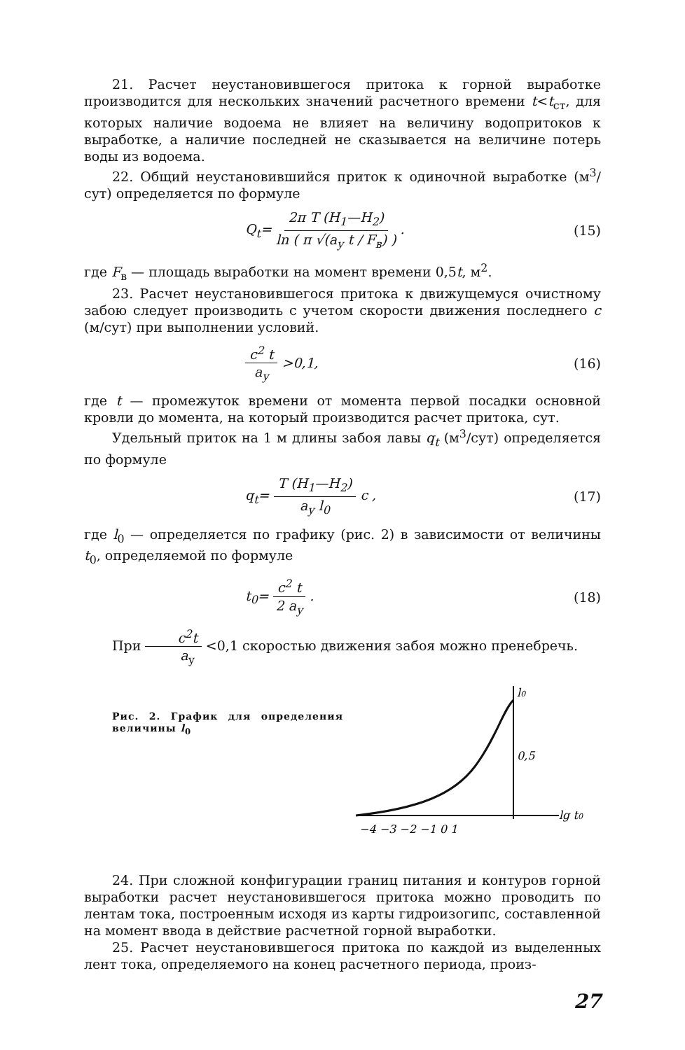21. Расчет неустановившегося притока к горной выработке производится для нескольких значений расчетного времени t<t<sub>ст</sub>, для которых наличие водоема не влияет на величину водопритоков к выработке, а наличие последней не сказывается на величине потерь воды из водоема.
22. Общий неустановившийся приток к одиночной выработке (м<sup>3</sup>/сут) определяется по формуле
Q<sub>t</sub>= 2π T (H<sub>1</sub>—H<sub>2</sub>) ln ( π √(a<sub>у</sub> t / F<sub>в</sub>) ) . (15)
где F<sub>в</sub> — площадь выработки на момент времени 0,5t, м<sup>2</sup>.
23. Расчет неустановившегося притока к движущемуся очистному забою следует производить с учетом скорости движения последнего c (м/сут) при выполнении условий.
c<sup>2</sup> t a<sub>у</sub> >0,1, (16)
где t — промежуток времени от момента первой посадки основной кровли до момента, на который производится расчет притока, сут.
Удельный приток на 1 м длины забоя лавы q<sub>t</sub> (м<sup>3</sup>/сут) определяется по формуле
q<sub>t</sub>= T (H<sub>1</sub>—H<sub>2</sub>) a<sub>у</sub> l<sub>0</sub> c , (17)
где l<sub>0</sub> — определяется по графику (рис. 2) в зависимости от величины t<sub>0</sub>, определяемой по формуле
t<sub>0</sub>= c<sup>2</sup> t 2 a<sub>у</sub> . (18)
При c<sup>2</sup>t a<sub>у</sub> <0,1 скоростью движения забоя можно пренебречь.
Рис. 2. График для определения величины l<sub>0</sub>
l0
0,5
lg t0
−4 −3 −2 −1 0 1
24. При сложной конфигурации границ питания и контуров горной выработки расчет неустановившегося притока можно проводить по лентам тока, построенным исходя из карты гидроизогипс, составленной на момент ввода в действие расчетной горной выработки.
25. Расчет неустановившегося притока по каждой из выделенных лент тока, определяемого на конец расчетного периода, произ-
27